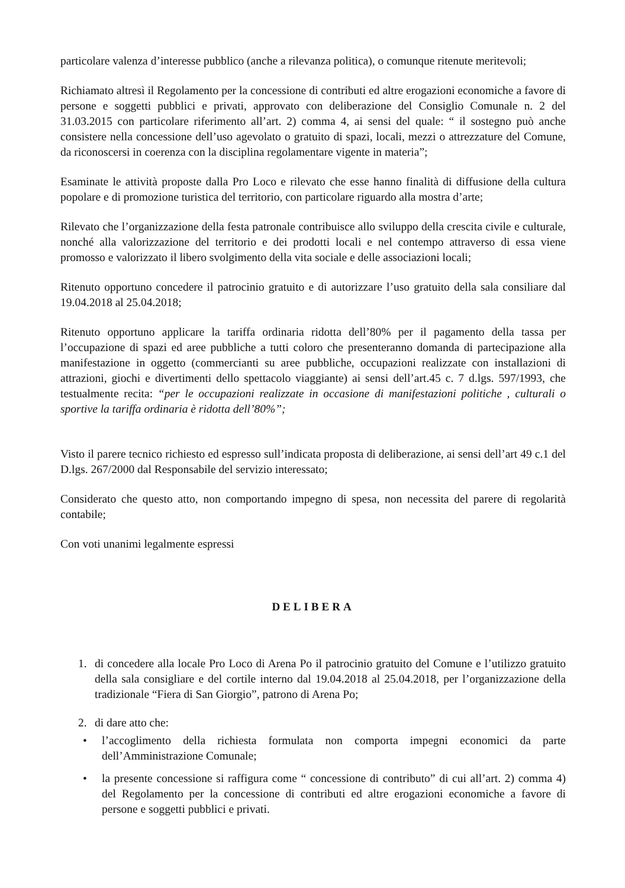particolare valenza d’interesse pubblico (anche a rilevanza politica), o comunque ritenute meritevoli;
Richiamato altresì il Regolamento per la concessione di contributi ed altre erogazioni economiche a favore di persone e soggetti pubblici e privati, approvato con deliberazione del Consiglio Comunale n. 2 del 31.03.2015 con particolare riferimento all’art. 2) comma 4, ai sensi del quale: “ il sostegno può anche consistere nella concessione dell’uso agevolato o gratuito di spazi, locali, mezzi o attrezzature del Comune, da riconoscersi in coerenza con la disciplina regolamentare vigente in materia”;
Esaminate le attività proposte dalla Pro Loco e rilevato che esse hanno finalità di diffusione della cultura popolare e di promozione turistica del territorio, con particolare riguardo alla mostra d’arte;
Rilevato che l’organizzazione della festa patronale contribuisce allo sviluppo della crescita civile e culturale, nonché alla valorizzazione del territorio e dei prodotti locali e nel contempo attraverso di essa viene promosso e valorizzato il libero svolgimento della vita sociale e delle associazioni locali;
Ritenuto opportuno concedere il patrocinio gratuito e di autorizzare l’uso gratuito della sala consiliare dal 19.04.2018 al 25.04.2018;
Ritenuto opportuno applicare la tariffa ordinaria ridotta dell’80% per il pagamento della tassa per l’occupazione di spazi ed aree pubbliche a tutti coloro che presenteranno domanda di partecipazione alla manifestazione in oggetto (commercianti su aree pubbliche, occupazioni realizzate con installazioni di attrazioni, giochi e divertimenti dello spettacolo viaggiante) ai sensi dell’art.45 c. 7 d.lgs. 597/1993, che testualmente recita: “per le occupazioni realizzate in occasione di manifestazioni politiche , culturali o sportive la tariffa ordinaria è ridotta dell’80%”;
Visto il parere tecnico richiesto ed espresso sull’indicata proposta di deliberazione, ai sensi dell’art 49 c.1 del D.lgs. 267/2000 dal Responsabile del servizio interessato;
Considerato che questo atto, non comportando impegno di spesa, non necessita del parere di regolarità contabile;
Con voti unanimi legalmente espressi
DELIBERA
1. di concedere alla locale Pro Loco di Arena Po il patrocinio gratuito del Comune e l’utilizzo gratuito della sala consigliare e del cortile interno dal 19.04.2018 al 25.04.2018, per l’organizzazione della tradizionale “Fiera di San Giorgio”, patrono di Arena Po;
2. di dare atto che:
• l’accoglimento della richiesta formulata non comporta impegni economici da parte dell’Amministrazione Comunale;
• la presente concessione si raffigura come “ concessione di contributo” di cui all’art. 2) comma 4) del Regolamento per la concessione di contributi ed altre erogazioni economiche a favore di persone e soggetti pubblici e privati.